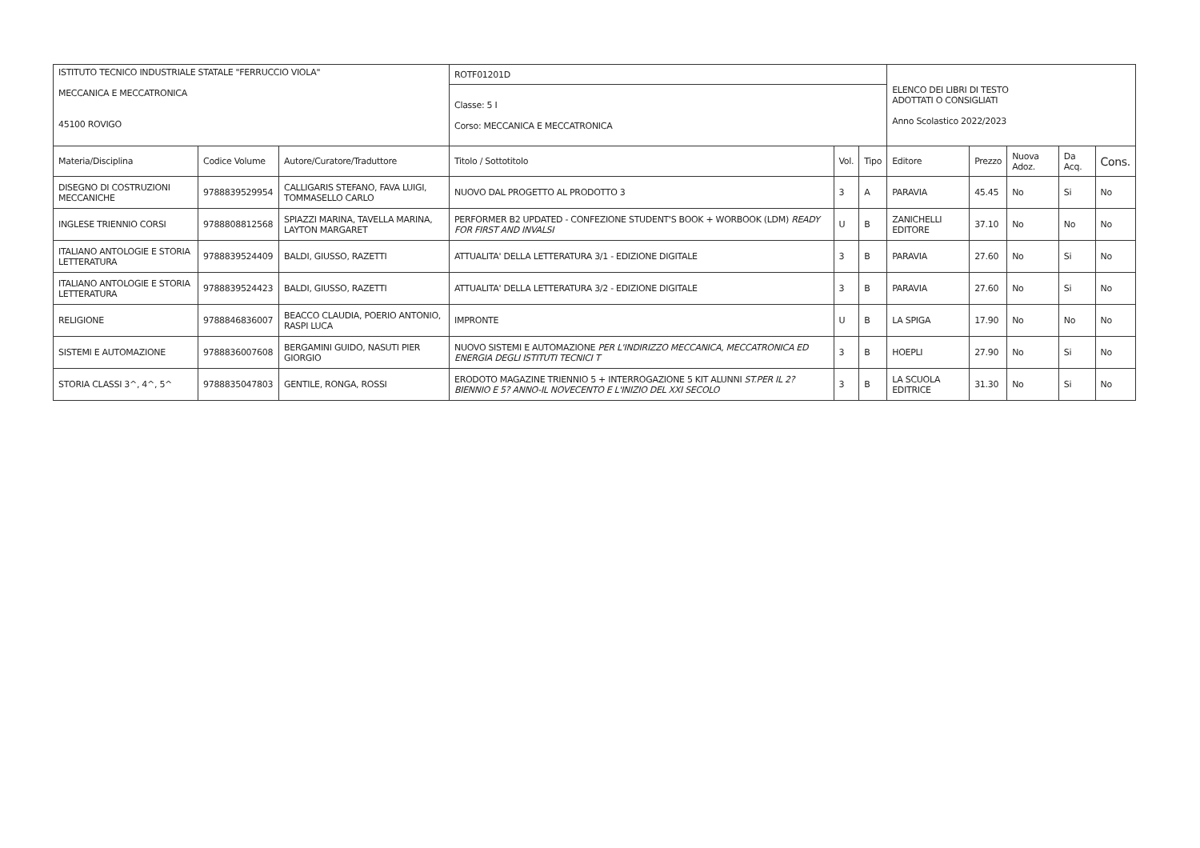| ISTITUTO TECNICO INDUSTRIALE STATALE "FERRUCCIO VIOLA" MECCANICA E MECCATRONICA 45100 ROVIGO | | | ROTF01201D | | | ELENCO DEI LIBRI DI TESTO ADOTTATI O CONSIGLIATI Anno Scolastico 2022/2023 | | | | |
| | | | Classe: 5 I Corso: MECCANICA E MECCATRONICA | | | | | | | |
| Materia/Disciplina | Codice Volume | Autore/Curatore/Traduttore | Titolo / Sottotitolo | Vol. | Tipo | Editore | Prezzo | Nuova Adoz. | Da Acq. | Cons. |
| DISEGNO DI COSTRUZIONI MECCANICHE | 9788839529954 | CALLIGARIS STEFANO, FAVA LUIGI, TOMMASELLO CARLO | NUOVO DAL PROGETTO AL PRODOTTO 3 | 3 | A | PARAVIA | 45.45 | No | Si | No |
| INGLESE TRIENNIO CORSI | 9788808812568 | SPIAZZI MARINA, TAVELLA MARINA, LAYTON MARGARET | PERFORMER B2 UPDATED - CONFEZIONE STUDENT'S BOOK + WORBOOK (LDM) READY FOR FIRST AND INVALSI | U | B | ZANICHELLI EDITORE | 37.10 | No | No | No |
| ITALIANO ANTOLOGIE E STORIA LETTERATURA | 9788839524409 | BALDI, GIUSSO, RAZETTI | ATTUALITA' DELLA LETTERATURA 3/1 - EDIZIONE DIGITALE | 3 | B | PARAVIA | 27.60 | No | Si | No |
| ITALIANO ANTOLOGIE E STORIA LETTERATURA | 9788839524423 | BALDI, GIUSSO, RAZETTI | ATTUALITA' DELLA LETTERATURA 3/2 - EDIZIONE DIGITALE | 3 | B | PARAVIA | 27.60 | No | Si | No |
| RELIGIONE | 9788846836007 | BEACCO CLAUDIA, POERIO ANTONIO, RASPI LUCA | IMPRONTE | U | B | LA SPIGA | 17.90 | No | No | No |
| SISTEMI E AUTOMAZIONE | 9788836007608 | BERGAMINI GUIDO, NASUTI PIER GIORGIO | NUOVO SISTEMI E AUTOMAZIONE PER L'INDIRIZZO MECCANICA, MECCATRONICA ED ENERGIA DEGLI ISTITUTI TECNICI T | 3 | B | HOEPLI | 27.90 | No | Si | No |
| STORIA CLASSI 3^, 4^, 5^ | 9788835047803 | GENTILE, RONGA, ROSSI | ERODOTO MAGAZINE TRIENNIO 5 + INTERROGAZIONE 5 KIT ALUNNI ST.PER IL 2?BIENNIO E 5? ANNO-IL NOVECENTO E L'INIZIO DEL XXI SECOLO | 3 | B | LA SCUOLA EDITRICE | 31.30 | No | Si | No |